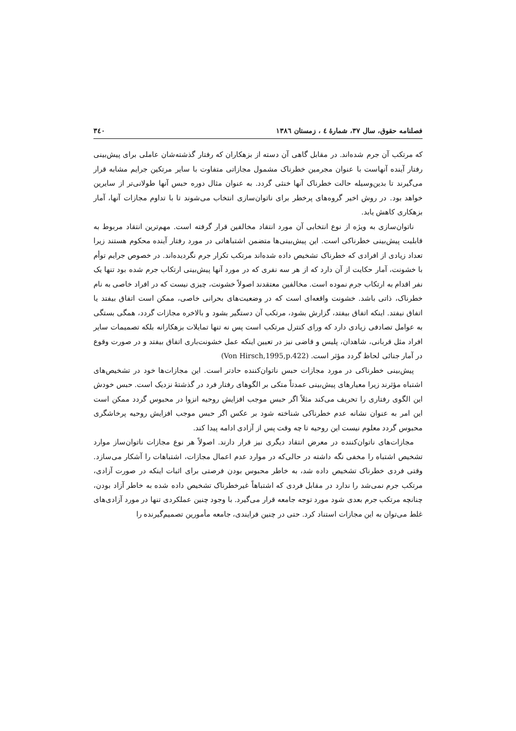فصلنامه حقوق، سال ۳۷، شمارهٔ ٤ ، زمستان ١٣٨٦ ۳٤۰
که مرتکب آن جرم شده‌اند. در مقابل گاهی آن دسته از بزهکاران که رفتار گذشته‌شان عاملی برای پیش‌بینی رفتار آینده آنهاست با عنوان مجرمین خطرناک مشمول مجازاتی متفاوت با سایر مرتکین جرایم مشابه قرار می‌گیرند تا بدین‌وسیله حالت خطرناک آنها خنثی گردد. به عنوان مثال دوره حبس آنها طولانی‌تر از سایرین خواهد بود. در روش اخیر گروه‌های پرخطر برای ناتوان‌سازی انتخاب می‌شوند تا با تداوم مجازات آنها، آمار بزهکاری کاهش یابد.
ناتوان‌سازی به ویژه از نوع انتخابی آن مورد انتقاد مخالفین قرار گرفته است. مهم‌ترین انتقاد مربوط به قابلیت پیش‌بینی خطرناکی است. این پیش‌بینی‌ها متضمن اشتباهاتی در مورد رفتار آینده محکوم هستند زیرا تعداد زیادی از افرادی که خطرناک تشخیص داده شده‌اند مرتکب تکرار جرم نگردیده‌اند. در خصوص جرایم توأم با خشونت، آمار حکایت از آن دارد که از هر سه نفری که در مورد آنها پیش‌بینی ارتکاب جرم شده بود تنها یک نفر اقدام به ارتکاب جرم نموده است. مخالفین معتقدند اصولاً خشونت، چیزی نیست که در افراد خاصی به نام خطرناک، ذاتی باشد. خشونت واقعه‌ای است که در وضعیت‌های بحرانی خاصی، ممکن است اتفاق بیفتد یا اتفاق نیفتد. اینکه اتفاق بیفتد، گزارش بشود، مرتکب آن دستگیر بشود و بالاخره مجازات گردد، همگی بستگی به عوامل تصادفی زیادی دارد که ورای کنترل مرتکب است پس نه تنها تمایلات بزهکارانه بلکه تصمیمات سایر افراد مثل قربانی، شاهدان، پلیس و قاضی نیز در تعیین اینکه عمل خشونت‌باری اتفاق بیفتد و در صورت وقوع در آمار جنائی لحاظ گردد مؤثر است. (Von Hirsch,1995,p.422)
پیش‌بینی خطرناکی در مورد مجازات حبس ناتوان‌کننده حادتر است. این مجازات‌ها خود در تشخیص‌های اشتباه مؤثرند زیرا معیارهای پیش‌بینی عمدتاً متکی بر الگوهای رفتار فرد در گذشتهٔ نزدیک است. حبس خودش این الگوی رفتاری را تحریف می‌کند مثلاً اگر حبس موجب افزایش روحیه انزوا در محبوس گردد ممکن است این امر به عنوان نشانه عدم خطرناکی شناخته شود بر عکس اگر حبس موجب افزایش روحیه پرخاشگری محبوس گردد معلوم نیست این روحیه تا چه وقت پس از آزادی ادامه پیدا کند.
مجازات‌های ناتوان‌کننده در معرض انتقاد دیگری نیز قرار دارند. اصولاً هر نوع مجازات ناتوان‌ساز موارد تشخیص اشتباه را مخفی نگه داشته در حالی‌که در موارد عدم اعمال مجازات، اشتباهات را آشکار می‌سازد. وقتی فردی خطرناک تشخیص داده شد، به خاطر محبوس بودن فرصتی برای اثبات اینکه در صورت آزادی، مرتکب جرم نمی‌شد را ندارد در مقابل فردی که اشتباهاً غیرخطرناک تشخیص داده شده به خاطر آزاد بودن، چنانچه مرتکب جرم بعدی شود مورد توجه جامعه قرار می‌گیرد. با وجود چنین عملکردی تنها در مورد آزادی‌های غلط می‌توان به این مجازات استناد کرد. حتی در چنین فرایندی، جامعه مأمورین تصمیم‌گیرنده را